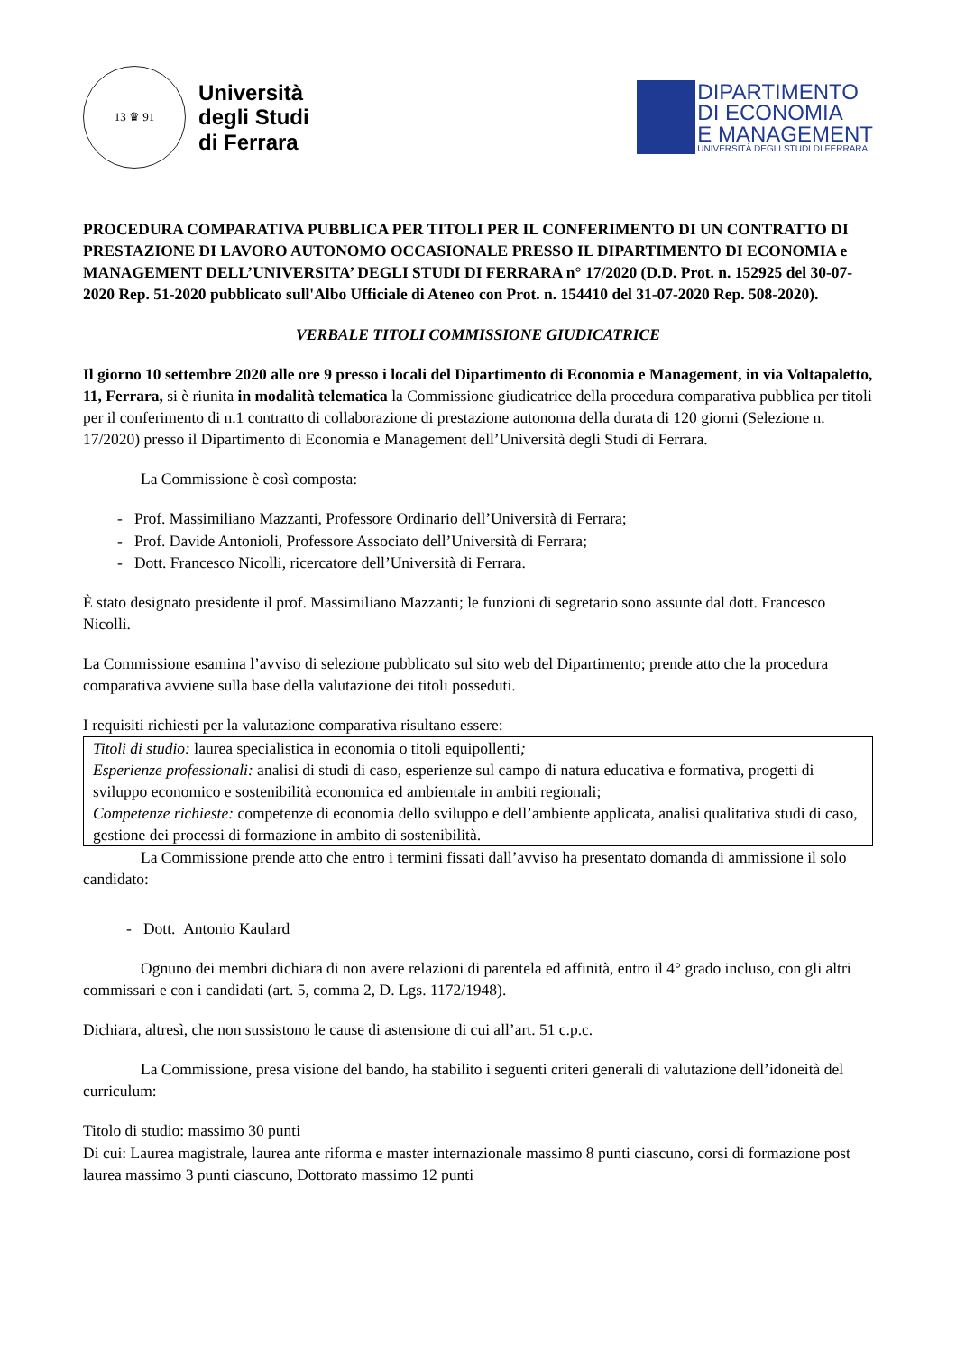13 ♛ 91
Università
degli Studi
di Ferrara
DIPARTIMENTO
DI ECONOMIA
E MANAGEMENT
UNIVERSITÀ DEGLI STUDI DI FERRARA
PROCEDURA COMPARATIVA PUBBLICA PER TITOLI PER IL CONFERIMENTO DI UN CONTRATTO DI PRESTAZIONE DI LAVORO AUTONOMO OCCASIONALE PRESSO IL DIPARTIMENTO DI ECONOMIA e MANAGEMENT DELL’UNIVERSITA’ DEGLI STUDI DI FERRARA n° 17/2020 (D.D. Prot. n. 152925 del 30-07-2020 Rep. 51-2020 pubblicato sull'Albo Ufficiale di Ateneo con Prot. n. 154410 del 31-07-2020 Rep. 508-2020).
VERBALE TITOLI COMMISSIONE GIUDICATRICE
Il giorno 10 settembre 2020 alle ore 9 presso i locali del Dipartimento di Economia e Management, in via Voltapaletto, 11, Ferrara, si è riunita in modalità telematica la Commissione giudicatrice della procedura comparativa pubblica per titoli per il conferimento di n.1 contratto di collaborazione di prestazione autonoma della durata di 120 giorni (Selezione n. 17/2020) presso il Dipartimento di Economia e Management dell’Università degli Studi di Ferrara.
La Commissione è così composta:
- Prof. Massimiliano Mazzanti, Professore Ordinario dell’Università di Ferrara;
- Prof. Davide Antonioli, Professore Associato dell’Università di Ferrara;
- Dott. Francesco Nicolli, ricercatore dell’Università di Ferrara.
È stato designato presidente il prof. Massimiliano Mazzanti; le funzioni di segretario sono assunte dal dott. Francesco Nicolli.
La Commissione esamina l’avviso di selezione pubblicato sul sito web del Dipartimento; prende atto che la procedura comparativa avviene sulla base della valutazione dei titoli posseduti.
I requisiti richiesti per la valutazione comparativa risultano essere:
Titoli di studio: laurea specialistica in economia o titoli equipollenti;
Esperienze professionali: analisi di studi di caso, esperienze sul campo di natura educativa e formativa, progetti di sviluppo economico e sostenibilità economica ed ambientale in ambiti regionali;
Competenze richieste: competenze di economia dello sviluppo e dell’ambiente applicata, analisi qualitativa studi di caso, gestione dei processi di formazione in ambito di sostenibilità.
La Commissione prende atto che entro i termini fissati dall’avviso ha presentato domanda di ammissione il solo candidato:
- Dott. Antonio Kaulard
Ognuno dei membri dichiara di non avere relazioni di parentela ed affinità, entro il 4° grado incluso, con gli altri commissari e con i candidati (art. 5, comma 2, D. Lgs. 1172/1948).
Dichiara, altresì, che non sussistono le cause di astensione di cui all’art. 51 c.p.c.
La Commissione, presa visione del bando, ha stabilito i seguenti criteri generali di valutazione dell’idoneità del curriculum:
Titolo di studio: massimo 30 punti
Di cui: Laurea magistrale, laurea ante riforma e master internazionale massimo 8 punti ciascuno, corsi di formazione post laurea massimo 3 punti ciascuno, Dottorato massimo 12 punti